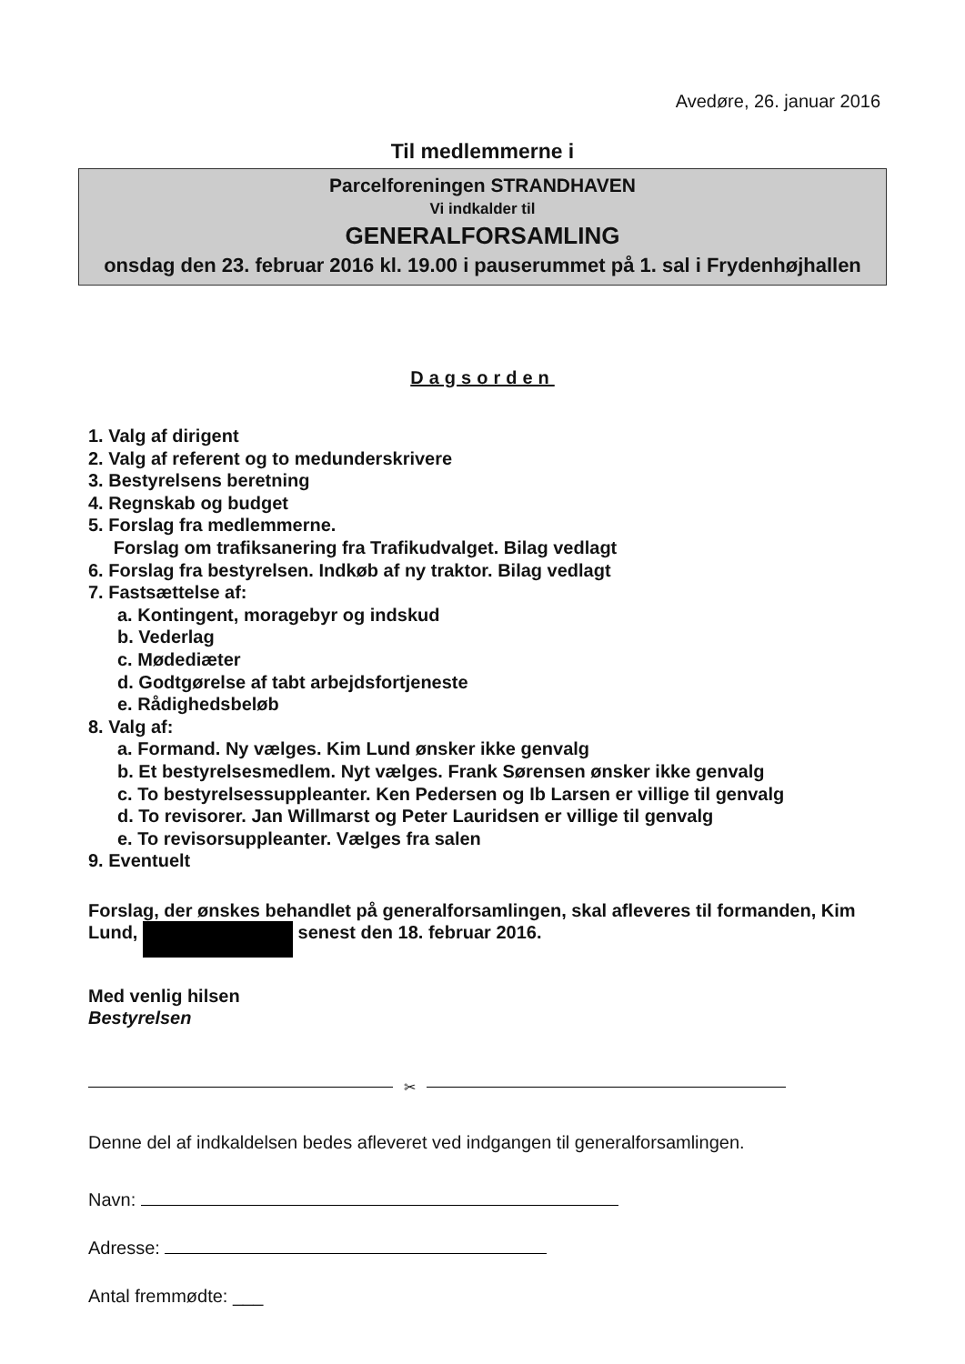Avedøre, 26. januar 2016
Til medlemmerne i
Parcelforeningen STRANDHAVEN
Vi indkalder til
GENERALFORSAMLING
onsdag den 23. februar 2016 kl. 19.00 i pauserummet på 1. sal i Frydenhøjhallen
Dagsorden
1. Valg af dirigent
2. Valg af referent og to medunderskrivere
3. Bestyrelsens beretning
4. Regnskab og budget
5. Forslag fra medlemmerne.
Forslag om trafiksanering fra Trafikudvalget. Bilag vedlagt
6. Forslag fra bestyrelsen. Indkøb af ny traktor. Bilag vedlagt
7. Fastsættelse af:
a. Kontingent, moragebyr og indskud
b. Vederlag
c. Mødediæter
d. Godtgørelse af tabt arbejdsfortjeneste
e. Rådighedsbeløb
8. Valg af:
a. Formand. Ny vælges. Kim Lund ønsker ikke genvalg
b. Et bestyrelsesmedlem. Nyt vælges. Frank Sørensen ønsker ikke genvalg
c. To bestyrelsessuppleanter. Ken Pedersen og Ib Larsen er villige til genvalg
d. To revisorer. Jan Willmarst og Peter Lauridsen er villige til genvalg
e. To revisorsuppleanter. Vælges fra salen
9. Eventuelt
Forslag, der ønskes behandlet på generalforsamlingen, skal afleveres til formanden, Kim Lund, senest den 18. februar 2016.
Med venlig hilsen
Bestyrelsen
✂
Denne del af indkaldelsen bedes afleveret ved indgangen til generalforsamlingen.
Navn:
Adresse:
Antal fremmødte: ___